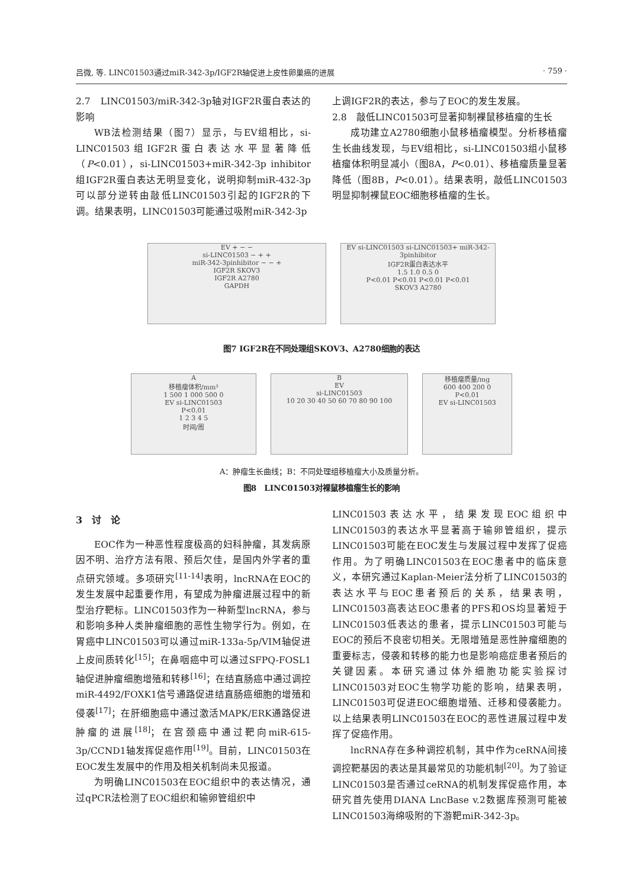吕微, 等. LINC01503通过miR-342-3p/IGF2R轴促进上皮性卵巢癌的进展 · 759 ·
2.7　LINC01503/miR-342-3p轴对IGF2R蛋白表达的影响
WB法检测结果（图7）显示，与EV组相比，si-LINC01503组IGF2R蛋白表达水平显著降低（P<0.01），si-LINC01503+miR-342-3p inhibitor组IGF2R蛋白表达无明显变化，说明抑制miR-432-3p可以部分逆转由敲低LINC01503引起的IGF2R的下调。结果表明，LINC01503可能通过吸附miR-342-3p
上调IGF2R的表达，参与了EOC的发生发展。
2.8　敲低LINC01503可显著抑制裸鼠移植瘤的生长
成功建立A2780细胞小鼠移植瘤模型。分析移植瘤生长曲线发现，与EV组相比，si-LINC01503组小鼠移植瘤体积明显减小（图8A，P<0.01）、移植瘤质量显著降低（图8B，P<0.01）。结果表明，敲低LINC01503明显抑制裸鼠EOC细胞移植瘤的生长。
EV + − −
si-LINC01503 − + +
miR-342-3pinhibitor − − +
IGF2R SKOV3
IGF2R A2780
GAPDH
EV si-LINC01503 si-LINC01503+ miR-342-3pinhibitor
IGF2R蛋白表达水平
1.5 1.0 0.5 0
P<0.01 P<0.01 P<0.01 P<0.01
SKOV3 A2780
图7 IGF2R在不同处理组SKOV3、A2780细胞的表达
A
移植瘤体积/mm³
1 500 1 000 500 0
EV si-LINC01503
P<0.01
1 2 3 4 5
时间/周
B
EV
si-LINC01503
10 20 30 40 50 60 70 80 90 100
移植瘤质量/mg
600 400 200 0
P<0.01
EV si-LINC01503
A：肿瘤生长曲线；B：不同处理组移植瘤大小及质量分析。
图8　LINC01503对裸鼠移植瘤生长的影响
3　讨　论
EOC作为一种恶性程度极高的妇科肿瘤，其发病原因不明、治疗方法有限、预后欠佳，是国内外学者的重点研究领域。多项研究<sup>[11-14]</sup>表明，lncRNA在EOC的发生发展中起重要作用，有望成为肿瘤进展过程中的新型治疗靶标。LINC01503作为一种新型lncRNA，参与和影响多种人类肿瘤细胞的恶性生物学行为。例如，在胃癌中LINC01503可以通过miR-133a-5p/VIM轴促进上皮间质转化<sup>[15]</sup>；在鼻咽癌中可以通过SFPQ-FOSL1轴促进肿瘤细胞增殖和转移<sup>[16]</sup>；在结直肠癌中通过调控miR-4492/FOXK1信号通路促进结直肠癌细胞的增殖和侵袭<sup>[17]</sup>；在肝细胞癌中通过激活MAPK/ERK通路促进肿瘤的进展<sup>[18]</sup>；在宫颈癌中通过靶向miR-615-3p/CCND1轴发挥促癌作用<sup>[19]</sup>。目前，LINC01503在EOC发生发展中的作用及相关机制尚未见报道。
为明确LINC01503在EOC组织中的表达情况，通过qPCR法检测了EOC组织和输卵管组织中
LINC01503表达水平，结果发现EOC组织中LINC01503的表达水平显著高于输卵管组织，提示LINC01503可能在EOC发生与发展过程中发挥了促癌作用。为了明确LINC01503在EOC患者中的临床意义，本研究通过Kaplan-Meier法分析了LINC01503的表达水平与EOC患者预后的关系，结果表明，LINC01503高表达EOC患者的PFS和OS均显著短于LINC01503低表达的患者，提示LINC01503可能与EOC的预后不良密切相关。无限增殖是恶性肿瘤细胞的重要标志，侵袭和转移的能力也是影响癌症患者预后的关键因素。本研究通过体外细胞功能实验探讨LINC01503对EOC生物学功能的影响，结果表明，LINC01503可促进EOC细胞增殖、迁移和侵袭能力。以上结果表明LINC01503在EOC的恶性进展过程中发挥了促癌作用。
lncRNA存在多种调控机制，其中作为ceRNA间接调控靶基因的表达是其最常见的功能机制<sup>[20]</sup>。为了验证LINC01503是否通过ceRNA的机制发挥促癌作用，本研究首先使用DIANA LncBase v.2数据库预测可能被LINC01503海绵吸附的下游靶miR-342-3p。